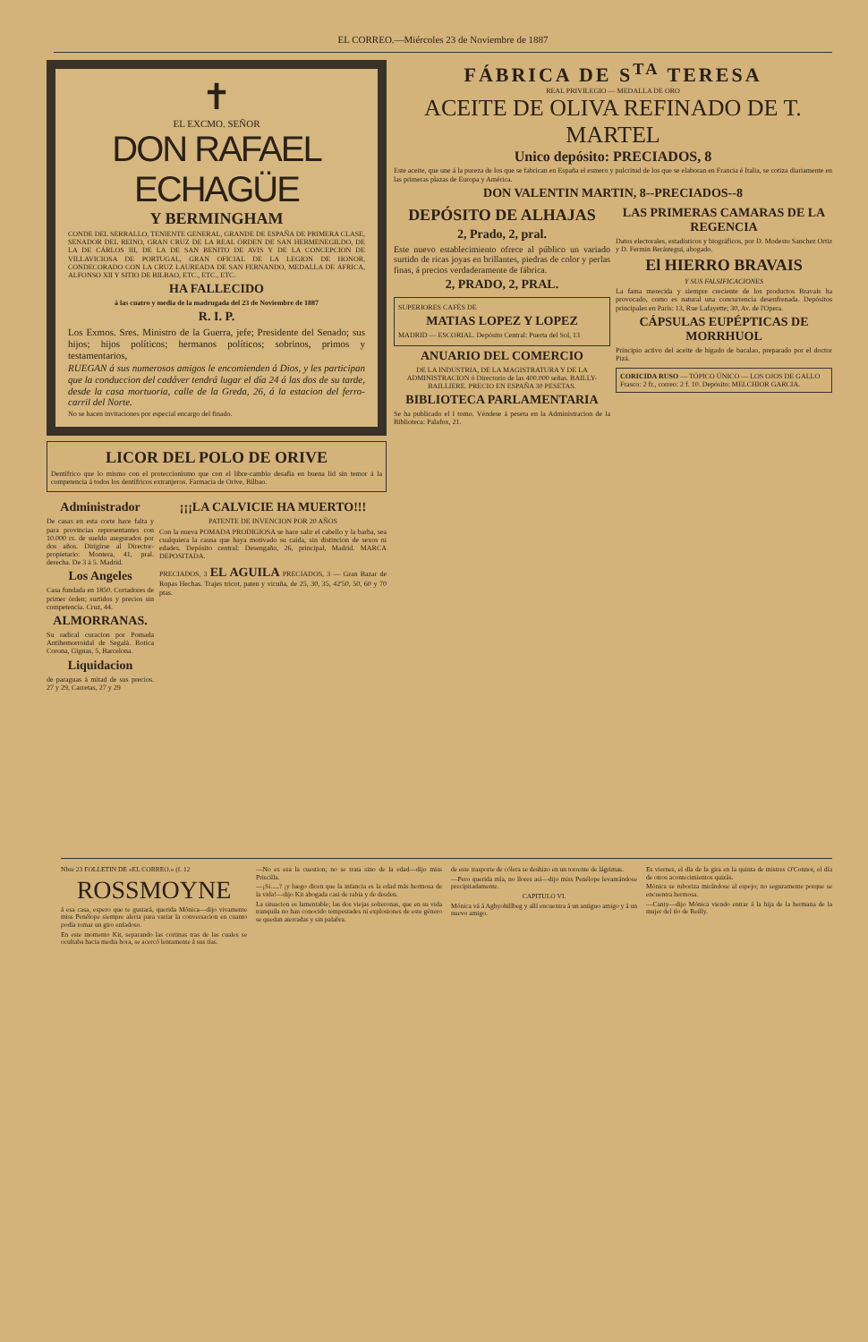EL CORREO.—Miércoles 23 de Noviembre de 1887
✝
EL EXCMO. SEÑOR
DON RAFAEL ECHAGÜE
Y BERMINGHAM
CONDE DEL SERRALLO, TENIENTE GENERAL, GRANDE DE ESPAÑA DE PRIMERA CLASE, SENADOR DEL REINO, GRAN CRUZ DE LA REAL ÓRDEN DE SAN HERMENEGILDO, DE LA DE CÁRLOS III, DE LA DE SAN BENITO DE AVIS Y DE LA CONCEPCION DE VILLAVICIOSA DE PORTUGAL, GRAN OFICIAL DE LA LEGION DE HONOR, CONDECORADO CON LA CRUZ LAUREADA DE SAN FERNANDO, MEDALLA DE ÁFRICA, ALFONSO XII Y SITIO DE BILBAO, ETC., ETC., ETC.
HA FALLECIDO
á las cuatro y media de la madrugada del 23 de Noviembre de 1887
R. I. P.
Los Exmos. Sres. Ministro de la Guerra, jefe; Presidente del Senado; sus hijos; hijos políticos; hermanos políticos; sobrinos, primos y testamentarios,
RUEGAN á sus numerosos amigos le encomienden á Dios, y les participan que la conduccion del cadáver tendrá lugar el día 24 á las dos de su tarde, desde la casa mortuoria, calle de la Greda, 26, á la estacion del ferro-carril del Norte.
No se hacen invitaciones por especial encargo del finado.
LICOR DEL POLO DE ORIVE
Dentífrico que lo mismo con el proteccionismo que con el libre-cambio desafía en buena lid sin temor á la competencia á todos los dentífricos extranjeros. Farmacia de Orive, Bilbao.
Administrador
De casas en esta corte hace falta y para provincias representantes con 10.000 rs. de sueldo asegurados por dos años. Dirigirse al Director-propietario: Montera, 41, pral. derecha. De 3 á 5. Madrid.
Los Angeles
Casa fundada en 1850. Cortadores de primer órden; surtidos y precios sin competencia. Cruz, 44.
ALMORRANAS.
Su radical curacion por Pomada Antihemorroidal de Segalá. Botica Corona, Gignas, 5, Barcelona.
Liquidacion
de paraguas á mitad de sus precios. 27 y 29, Carretas, 27 y 29
¡¡¡LA CALVICIE HA MUERTO!!!
PATENTE DE INVENCION POR 20 AÑOS
Con la nueva POMADA PRODIGIOSA se hace salir el cabello y la barba, sea cualquiera la causa que haya motivado su caída, sin distincion de sexos ni edades. Depósito central: Desengaño, 26, principal, Madrid. MARCA DEPOSITADA.
PRECIADOS, 3 EL AGUILA PRECIADOS, 3 — Gran Bazar de Ropas Hechas. Trajes tricot, paten y vicuña, de 25, 30, 35, 42'50, 50, 60 y 70 ptas.
FÁBRICA DE S<sup>TA</sup> TERESA
REAL PRIVILEGIO — MEDALLA DE ORO
ACEITE DE OLIVA REFINADO DE T. MARTEL
Unico depósito: PRECIADOS, 8
Este aceite, que une á la pureza de los que se fabrican en España el esmero y pulcritud de los que se elaboran en Francia é Italia, se cotiza diariamente en las primeras plazas de Europa y América.
DON VALENTIN MARTIN, 8--PRECIADOS--8
DEPÓSITO DE ALHAJAS
2, Prado, 2, pral.
Este nuevo establecimiento ofrece al público un variado surtido de ricas joyas en brillantes, piedras de color y perlas finas, á precios verdaderamente de fábrica.
2, PRADO, 2, PRAL.
SUPERIORES CAFÉS DE
MATIAS LOPEZ Y LOPEZ
MADRID — ESCORIAL. Depósito Central: Puerta del Sol, 13
ANUARIO DEL COMERCIO
DE LA INDUSTRIA, DE LA MAGISTRATURA Y DE LA ADMINISTRACION ó Directorio de las 400.000 señas. BAILLY-BAILLIERE. PRECIO EN ESPAÑA 30 PESETAS.
BIBLIOTECA PARLAMENTARIA
Se ha publicado el I tomo. Véndese á peseta en la Administracion de la Biblioteca: Palafox, 21.
LAS PRIMERAS CAMARAS DE LA REGENCIA
Datos electorales, estadísticos y biográficos, por D. Modesto Sanchez Ortiz y D. Fermin Berástegui, abogado.
El HIERRO BRAVAIS
Y SUS FALSIFICACIONES
La fama merecida y siempre creciente de los productos Bravais ha provocado, como es natural una concurrencia desenfrenada. Depósitos principales en París: 13, Rue Lafayette; 30, Av. de l'Opera.
CÁPSULAS EUPÉPTICAS DE MORRHUOL
Principio activo del aceite de hígado de bacalao, preparado por el doctor Pizá.
CORICIDA RUSO — TÓPICO ÚNICO — LOS OJOS DE GALLO
Frasco: 2 fr., correo: 2 f. 10. Depósito: MELCHIOR GARCIA.
Nbre 23 FOLLETIN DE «EL CORREO.» (f. 12
ROSSMOYNE
á esa casa, espero que te gustará, querida Mónica—dijo vivamente miss Penélope siempre alerta para variar la conversacion en cuanto podía tomar un giro enfadoso.
En este momento Kit, separando las cortinas tras de las cuales se ocultaba hacia media hora, se acercó lentamente á sus tías.
—No es esa la cuestion; no se trata sino de la edad—dijo miss Priscilla.
—¡Si.....? ¡y luego dicen que la infancia es la edad más hermosa de la vida!—dijo Kit ahogada casi de rabia y de desden.
La situacion es lamentable; las dos viejas solteronas, que en su vida tranquila no han conocido tempestades ni explosiones de este género se quedan aterradas y sin palabra.
de este trasporte de cólera se deshizo en un torrente de lágrimas.
—Pero querida mía, no llores así—dijo miss Penélope levantándose precipitadamente.
CAPITULO VI.
Mónica vá á Aghyohillbeg y allí encuentra á un antiguo amigo y á un nuevo amigo.
Es viernes, el día de la gira en la quinta de mistres O'Connor, el día de otros acontecimientos quizás.
Mónica se ruboriza mirándose al espejo; no seguramente porque se encuentra hermosa.
—Canty—dijo Mónica viendo entrar á la hija de la hermana de la mujer del tío de Reilly.